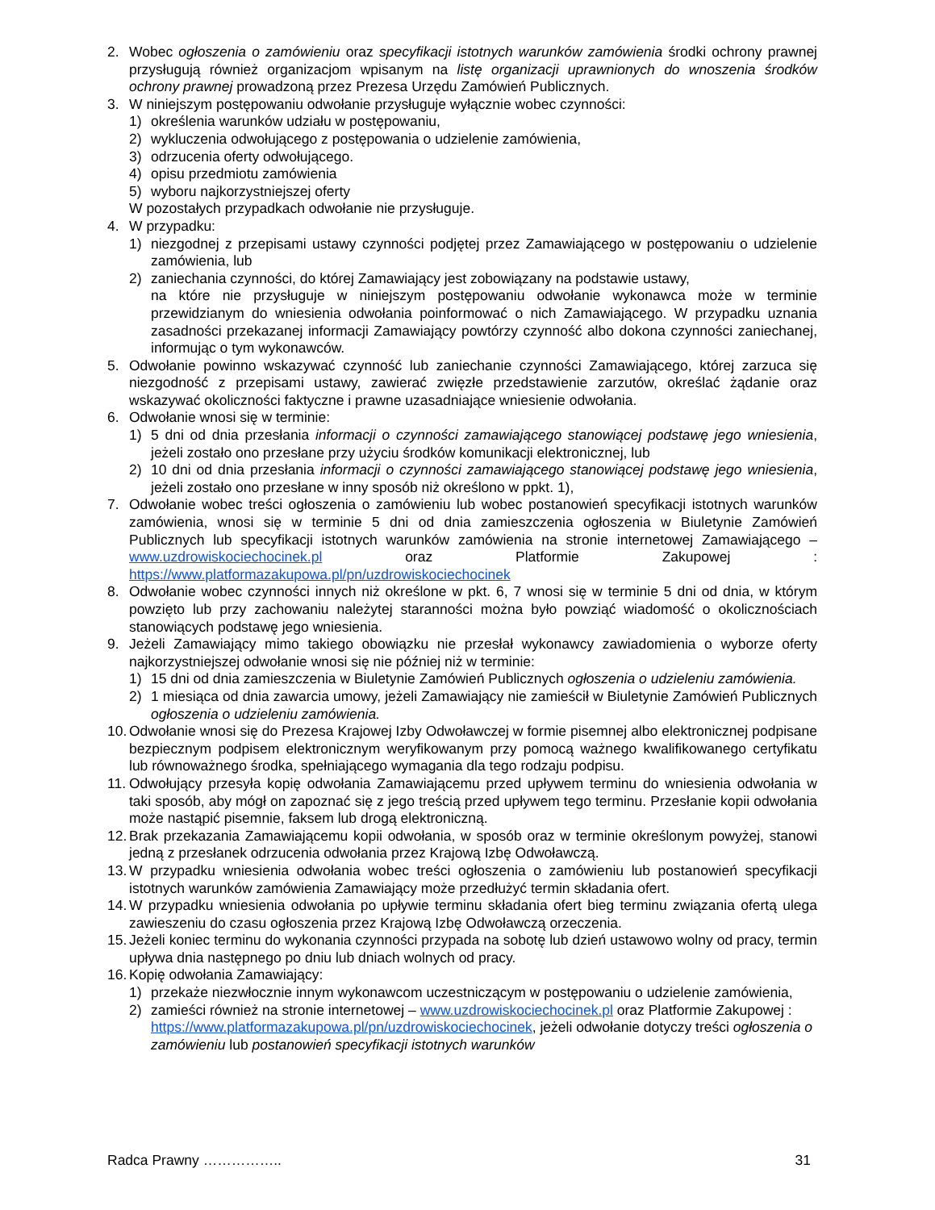2. Wobec ogłoszenia o zamówieniu oraz specyfikacji istotnych warunków zamówienia środki ochrony prawnej przysługują również organizacjom wpisanym na listę organizacji uprawnionych do wnoszenia środków ochrony prawnej prowadzoną przez Prezesa Urzędu Zamówień Publicznych.
3. W niniejszym postępowaniu odwołanie przysługuje wyłącznie wobec czynności:
1) określenia warunków udziału w postępowaniu,
2) wykluczenia odwołującego z postępowania o udzielenie zamówienia,
3) odrzucenia oferty odwołującego.
4) opisu przedmiotu zamówienia
5) wyboru najkorzystniejszej oferty
W pozostałych przypadkach odwołanie nie przysługuje.
4. W przypadku:
1) niezgodnej z przepisami ustawy czynności podjętej przez Zamawiającego w postępowaniu o udzielenie zamówienia, lub
2) zaniechania czynności, do której Zamawiający jest zobowiązany na podstawie ustawy,
na które nie przysługuje w niniejszym postępowaniu odwołanie wykonawca może w terminie przewidzianym do wniesienia odwołania poinformować o nich Zamawiającego. W przypadku uznania zasadności przekazanej informacji Zamawiający powtórzy czynność albo dokona czynności zaniechanej, informując o tym wykonawców.
5. Odwołanie powinno wskazywać czynność lub zaniechanie czynności Zamawiającego, której zarzuca się niezgodność z przepisami ustawy, zawierać zwięzłe przedstawienie zarzutów, określać żądanie oraz wskazywać okoliczności faktyczne i prawne uzasadniające wniesienie odwołania.
6. Odwołanie wnosi się w terminie:
1) 5 dni od dnia przesłania informacji o czynności zamawiającego stanowiącej podstawę jego wniesienia, jeżeli zostało ono przesłane przy użyciu środków komunikacji elektronicznej, lub
2) 10 dni od dnia przesłania informacji o czynności zamawiającego stanowiącej podstawę jego wniesienia, jeżeli zostało ono przesłane w inny sposób niż określono w ppkt. 1),
7. Odwołanie wobec treści ogłoszenia o zamówieniu lub wobec postanowień specyfikacji istotnych warunków zamówienia, wnosi się w terminie 5 dni od dnia zamieszczenia ogłoszenia w Biuletynie Zamówień Publicznych lub specyfikacji istotnych warunków zamówienia na stronie internetowej Zamawiającego – www.uzdrowiskociechocinek.pl oraz Platformie Zakupowej : https://www.platformazakupowa.pl/pn/uzdrowiskociechocinek
8. Odwołanie wobec czynności innych niż określone w pkt. 6, 7 wnosi się w terminie 5 dni od dnia, w którym powzięto lub przy zachowaniu należytej staranności można było powziąć wiadomość o okolicznościach stanowiących podstawę jego wniesienia.
9. Jeżeli Zamawiający mimo takiego obowiązku nie przesłał wykonawcy zawiadomienia o wyborze oferty najkorzystniejszej odwołanie wnosi się nie później niż w terminie:
1) 15 dni od dnia zamieszczenia w Biuletynie Zamówień Publicznych ogłoszenia o udzieleniu zamówienia.
2) 1 miesiąca od dnia zawarcia umowy, jeżeli Zamawiający nie zamieścił w Biuletynie Zamówień Publicznych ogłoszenia o udzieleniu zamówienia.
10. Odwołanie wnosi się do Prezesa Krajowej Izby Odwoławczej w formie pisemnej albo elektronicznej podpisane bezpiecznym podpisem elektronicznym weryfikowanym przy pomocą ważnego kwalifikowanego certyfikatu lub równoważnego środka, spełniającego wymagania dla tego rodzaju podpisu.
11. Odwołujący przesyła kopię odwołania Zamawiającemu przed upływem terminu do wniesienia odwołania w taki sposób, aby mógł on zapoznać się z jego treścią przed upływem tego terminu. Przesłanie kopii odwołania może nastąpić pisemnie, faksem lub drogą elektroniczną.
12. Brak przekazania Zamawiającemu kopii odwołania, w sposób oraz w terminie określonym powyżej, stanowi jedną z przesłanek odrzucenia odwołania przez Krajową Izbę Odwoławczą.
13. W przypadku wniesienia odwołania wobec treści ogłoszenia o zamówieniu lub postanowień specyfikacji istotnych warunków zamówienia Zamawiający może przedłużyć termin składania ofert.
14. W przypadku wniesienia odwołania po upływie terminu składania ofert bieg terminu związania ofertą ulega zawieszeniu do czasu ogłoszenia przez Krajową Izbę Odwoławczą orzeczenia.
15. Jeżeli koniec terminu do wykonania czynności przypada na sobotę lub dzień ustawowo wolny od pracy, termin upływa dnia następnego po dniu lub dniach wolnych od pracy.
16. Kopię odwołania Zamawiający:
1) przekaże niezwłocznie innym wykonawcom uczestniczącym w postępowaniu o udzielenie zamówienia,
2) zamieści również na stronie internetowej – www.uzdrowiskociechocinek.pl oraz Platformie Zakupowej : https://www.platformazakupowa.pl/pn/uzdrowiskociechocinek, jeżeli odwołanie dotyczy treści ogłoszenia o zamówieniu lub postanowień specyfikacji istotnych warunków
Radca Prawny …………….. 31